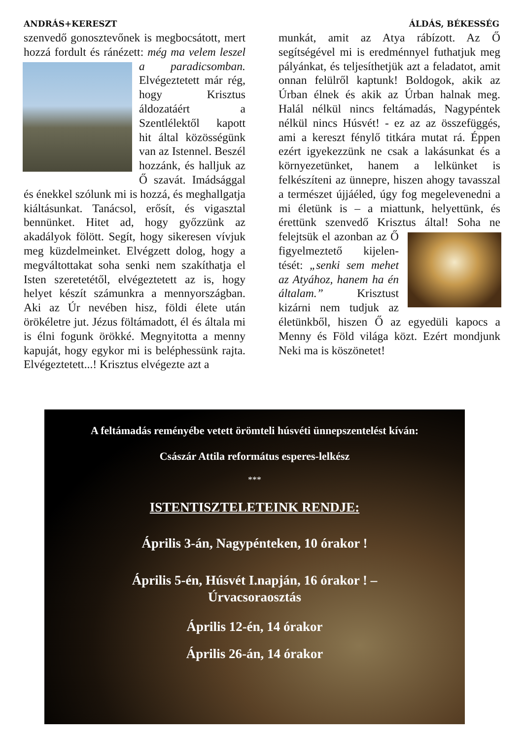ANDRÁS+KERESZT ÁLDÁS, BÉKESSÉG
szenvedő gonosztevőnek is megbocsátott, mert hozzá fordult és ránézett: még ma
velem leszel a paradicsomban. Elvégeztetett már rég, hogy Krisztus áldozatáért a Szentlélektől kapott hit által közösségünk van az Istennel. Beszél hozzánk, és halljuk az Ő szavát. Imádsággal és énekkel szólunk mi is hozzá, és meghallgatja kiáltásunkat. Tanácsol, erősít, és vigasztal bennünket. Hitet ad, hogy győzzünk az akadályok fölött. Segít, hogy sikeresen vívjuk meg küzdelmeinket. Elvégzett dolog, hogy a megváltottakat soha senki nem szakíthatja el Isten szeretetétől, elvégeztetett az is, hogy helyet készít számunkra a mennyországban. Aki az Úr nevében hisz, földi élete után örökéletre jut. Jézus föltámadott, él és általa mi is élni fogunk örökké. Megnyitotta a menny kapuját, hogy egykor mi is beléphessünk rajta. Elvégeztetett...! Krisztus elvégezte azt a
munkát, amit az Atya rábízott. Az Ő segítségével mi is eredménnyel futhatjuk meg pályánkat, és teljesíthetjük azt a feladatot, amit onnan felülről kaptunk! Boldogok, akik az Úrban élnek és akik az Úrban halnak meg. Halál nélkül nincs feltámadás, Nagypéntek nélkül nincs Húsvét! - ez az az összefüggés, ami a kereszt fénylő titkára mutat rá. Éppen ezért igyekezzünk ne csak a lakásunkat és a környezetünket, hanem a lelkünket is felkészíteni az ünnepre, hiszen ahogy tavasszal a természet újjáéled, úgy fog megelevenedni a mi életünk is – a miattunk, helyettünk, és érettünk szenvedő Krisztus által! Soha ne felejtsük
el azonban az Ő figyelmeztető kijelen-tését: „senki sem mehet az Atyához, hanem ha én általam.” Krisztust kizárni nem tudjuk az életünkből, hiszen Ő az egyedüli kapocs a Menny és Föld világa közt. Ezért mondjunk Neki ma is köszönetet!
A feltámadás reményébe vetett örömteli húsvéti ünnepszentelést kíván:
Császár Attila református esperes-lelkész
***
ISTENTISZTELETEINK RENDJE:
Április 3-án, Nagypénteken, 10 órakor !
Április 5-én, Húsvét I.napján, 16 órakor ! –
Úrvacsoraosztás
Április 12-én, 14 órakor
Április 26-án, 14 órakor